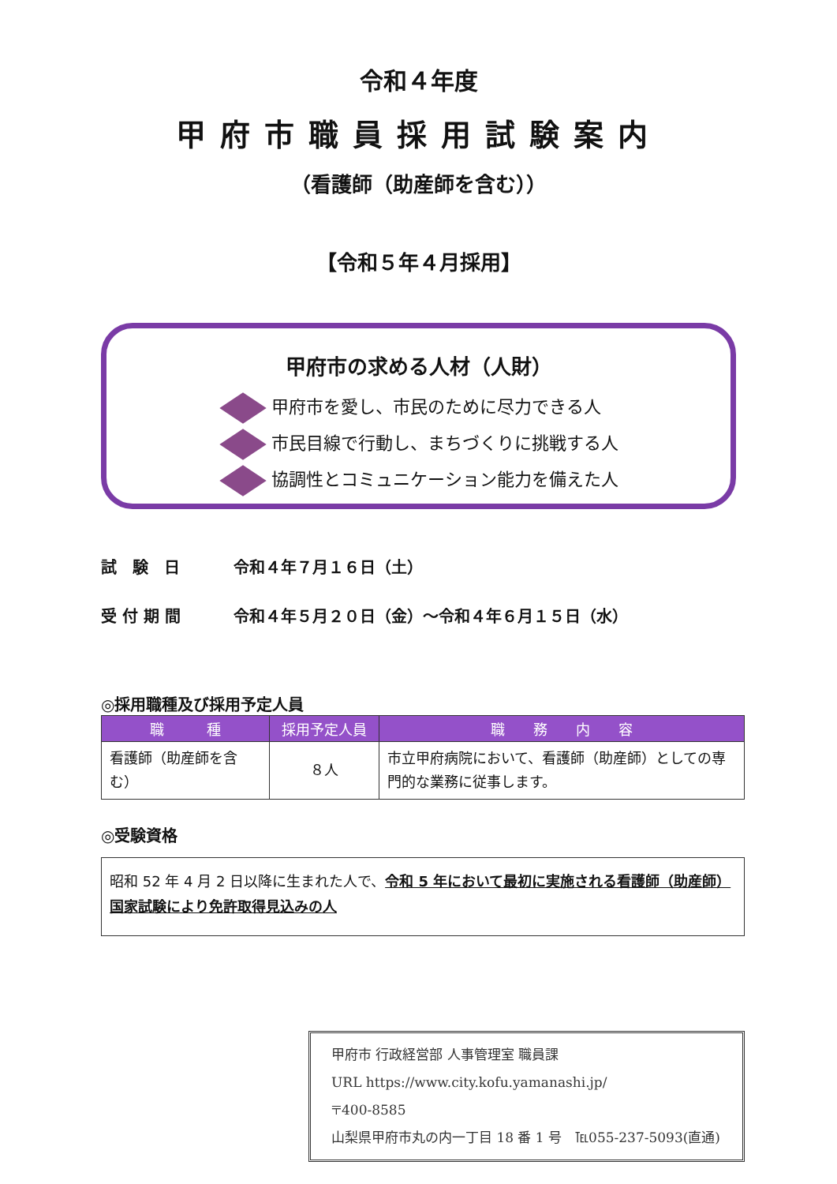令和４年度
甲府市職員採用試験案内
（看護師（助産師を含む））
【令和５年４月採用】
甲府市の求める人材（人財）
甲府市を愛し、市民のために尽力できる人
市民目線で行動し、まちづくりに挑戦する人
協調性とコミュニケーション能力を備えた人
試　験　日 令和４年７月１６日（土）
受 付 期 間 令和４年５月２０日（金）～令和４年６月１５日（水）
◎採用職種及び採用予定人員
| 職 種 | 採用予定人員 | 職 務 内 容 |
| --- | --- | --- |
| 看護師（助産師を含む） | ８人 | 市立甲府病院において、看護師（助産師）としての専門的な業務に従事します。 |
◎受験資格
昭和 52 年 4 月 2 日以降に生まれた人で、令和 5 年において最初に実施される看護師（助産師）国家試験により免許取得見込みの人
甲府市 行政経営部 人事管理室 職員課
URL https://www.city.kofu.yamanashi.jp/
〒400-8585
山梨県甲府市丸の内一丁目 18 番 1 号　℡055-237-5093(直通)